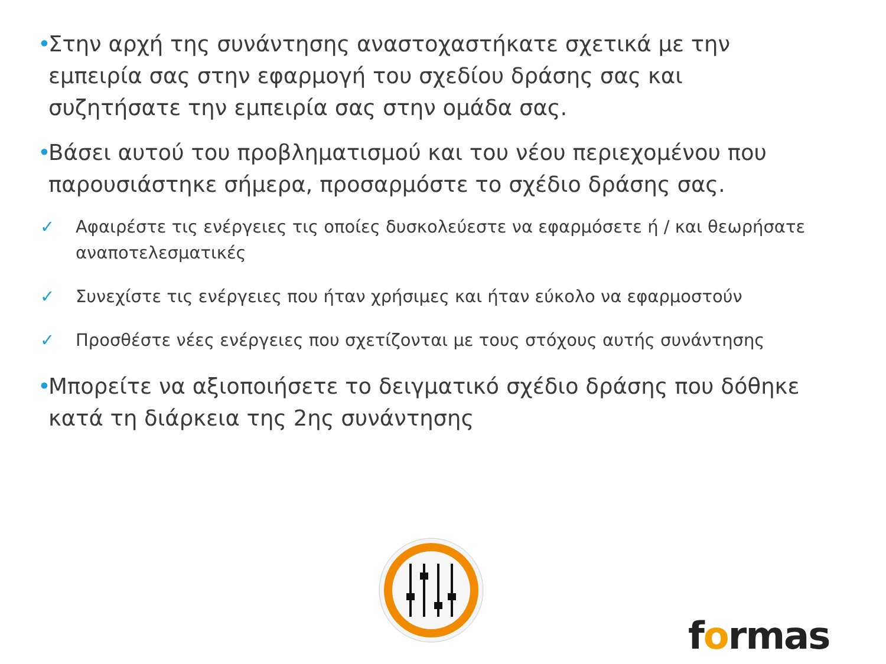• Στην αρχή της συνάντησης αναστοχαστήκατε σχετικά με την εμπειρία σας στην εφαρμογή του σχεδίου δράσης σας και συζητήσατε την εμπειρία σας στην ομάδα σας.
• Βάσει αυτού του προβληματισμού και του νέου περιεχομένου που παρουσιάστηκε σήμερα, προσαρμόστε το σχέδιο δράσης σας.
✓ Αφαιρέστε τις ενέργειες τις οποίες δυσκολεύεστε να εφαρμόσετε ή / και θεωρήσατε αναποτελεσματικές
✓ Συνεχίστε τις ενέργειες που ήταν χρήσιμες και ήταν εύκολο να εφαρμοστούν
✓ Προσθέστε νέες ενέργειες που σχετίζονται με τους στόχους αυτής συνάντησης
• Μπορείτε να αξιοποιήσετε το δειγματικό σχέδιο δράσης που δόθηκε κατά τη διάρκεια της 2ης συνάντησης
formas